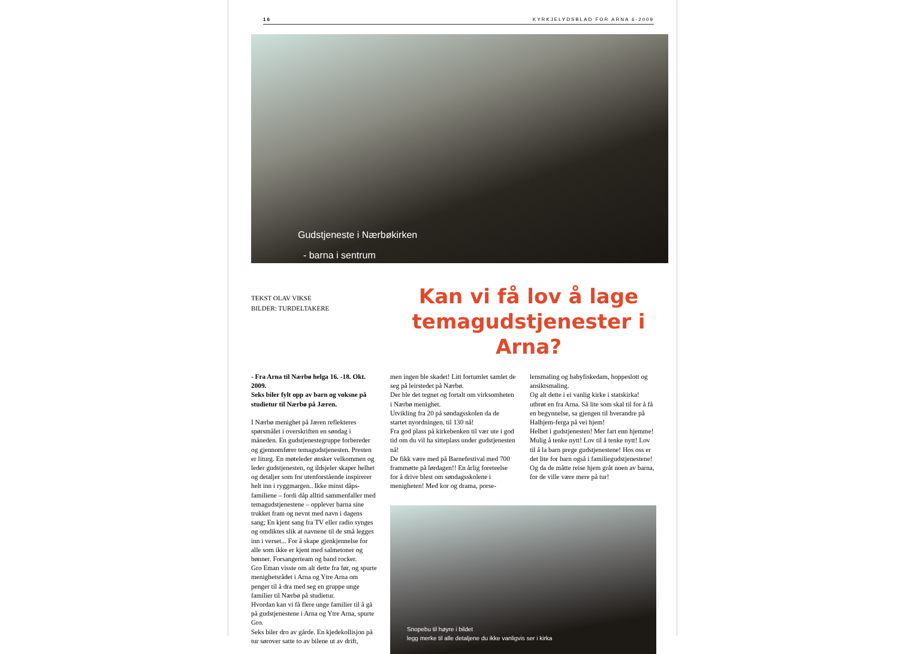16 KYRKJELYDSBLAD FOR ARNA 6-2009
Gudstjeneste i Nærbøkirken
- barna i sentrum
TEKST OLAV VIKSE
BILDER: TURDELTAKERE
Kan vi få lov å lage temagudstjenester i Arna?
- Fra Arna til Nærbø helga 16. -18. Okt. 2009.
Seks biler fylt opp av barn og voksne på studietur til Nærbø på Jæren.
I Nærbø menighet på Jæren reflekteres spørsmålet i overskriften en søndag i måneden. En gudstjenestegruppe forbereder og gjennomfører temagudstjenesten. Presten er liturg. En møteleder ønsker velkommen og leder gudstjenesten, og ildsjeler skaper helhet og detaljer som for utenforstående inspirerer helt inn i ryggmargen.. Ikke minst dåps-familiene – fordi dåp alltid sammenfaller med temagudstjenestene – opplever barna sine trukket fram og nevnt med navn i dagens sang; En kjent sang fra TV eller radio synges og omdiktes slik at navnene til de små legges inn i verset... For å skape gjenkjennelse for alle som ikke er kjent med salmetoner og bønner. Forsangerteam og band rocker.
Gro Eman visste om alt dette fra før, og spurte menighetsrådet i Arna og Ytre Arna om penger til å dra med seg en gruppe unge familier til Nærbø på studietur.
Hvordan kan vi få flere unge familier til å gå på gudstjenestene i Arna og Ytre Arna, spurte Gro.
Seks biler dro av gårde. En kjedekollisjon på tur sørover satte to av bilene ut av drift,
men ingen ble skadet! Litt fortumlet samlet de seg på leirstedet på Nærbø.
Der ble det tegnet og fortalt om virksomheten i Nærbø menighet.
Utvikling fra 20 på søndagsskolen da de startet nyordningen, til 130 nå!
Fra god plass på kirkebenken til vær ute i god tid om du vil ha sitteplass under gudstjenesten nå!
De fikk være med på Barnefestival med 700 frammøtte på lørdagen!! En årlig foreteelse for å drive blest om søndagsskolene i menigheten! Med kor og drama, porse-
lensmaling og babyfiskedam, hoppeslott og ansiktsmaling.
Og alt dette i ei vanlig kirke i statskirka! utbrøt en fra Arna. Så lite som skal til for å få en begynnelse, sa gjengen til hverandre på Halhjem-ferga på vei hjem!
Helhet i gudstjenesten! Mer fart enn hjemme! Mulig å tenke nytt! Lov til å tenke nytt! Lov til å la barn prege gudstjenestene! Hos oss er det lite for barn også i familiegudstjenestene!
Og da de måtte reise hjem gråt noen av barna, for de ville være mere på tur!
Snopebu til høyre i bildet
legg merke til alle detaljene du ikke vanligvis ser i kirka